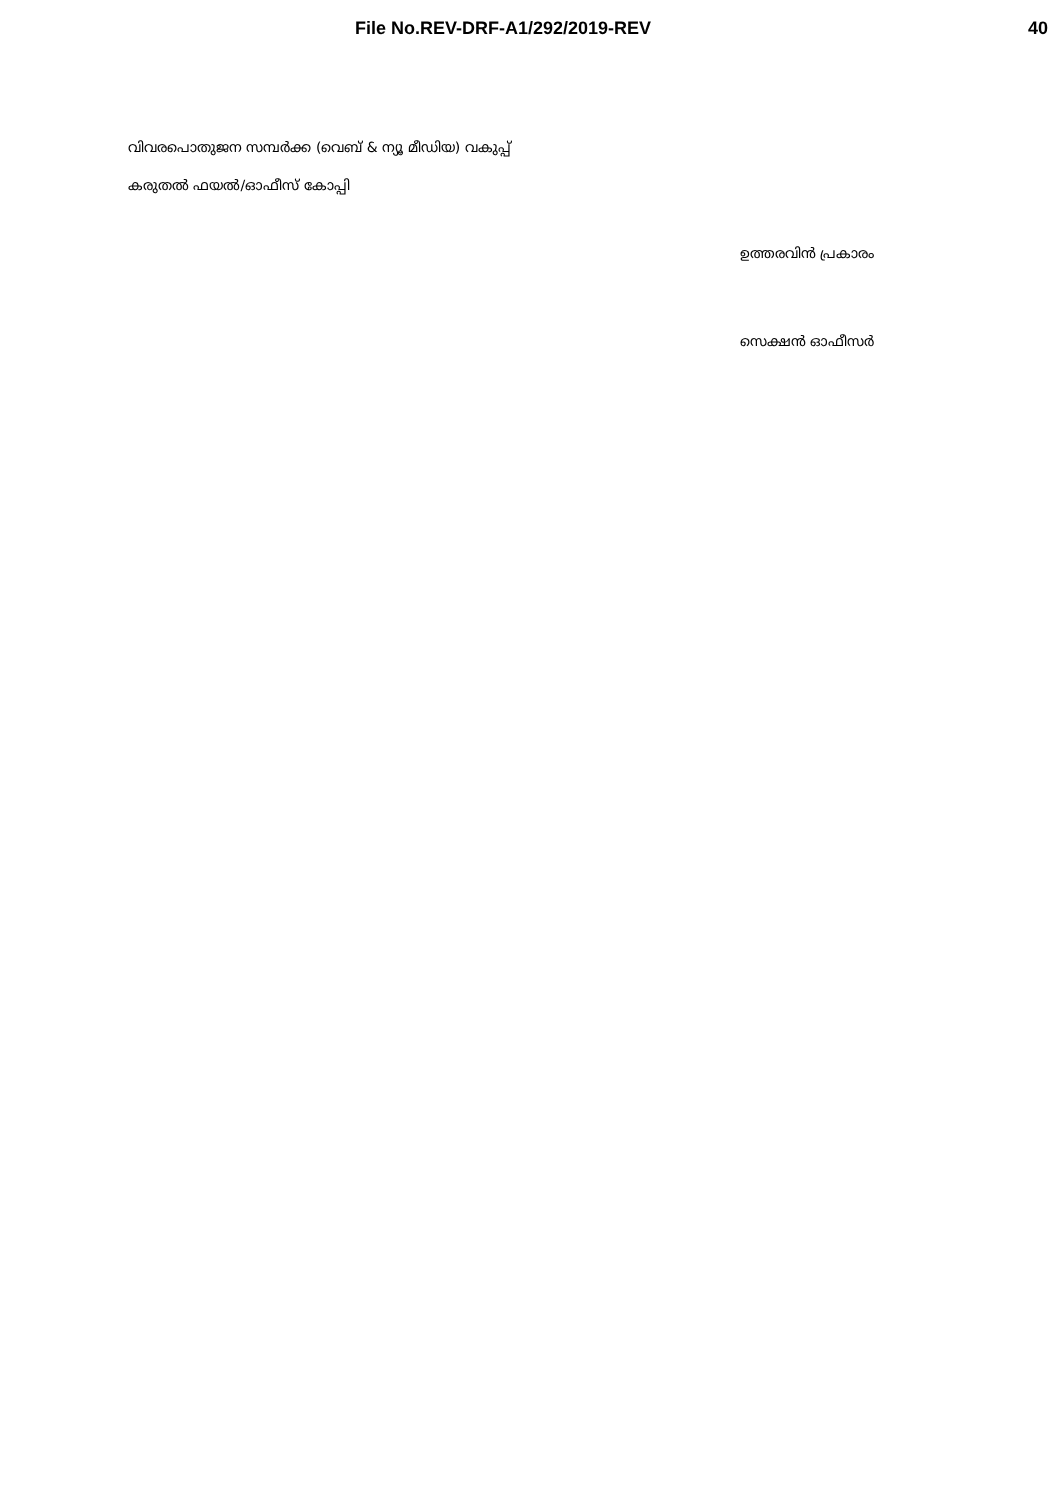File No.REV-DRF-A1/292/2019-REV 40
വിവരപൊതുജന സമ്പർക്ക (വെബ് & ന്യൂ മീഡിയ) വകുപ്പ്
കരുതൽ ഫയൽ/ഓഫീസ് കോപ്പി
ഉത്തരവിൻ പ്രകാരം
സെക്ഷൻ ഓഫീസർ